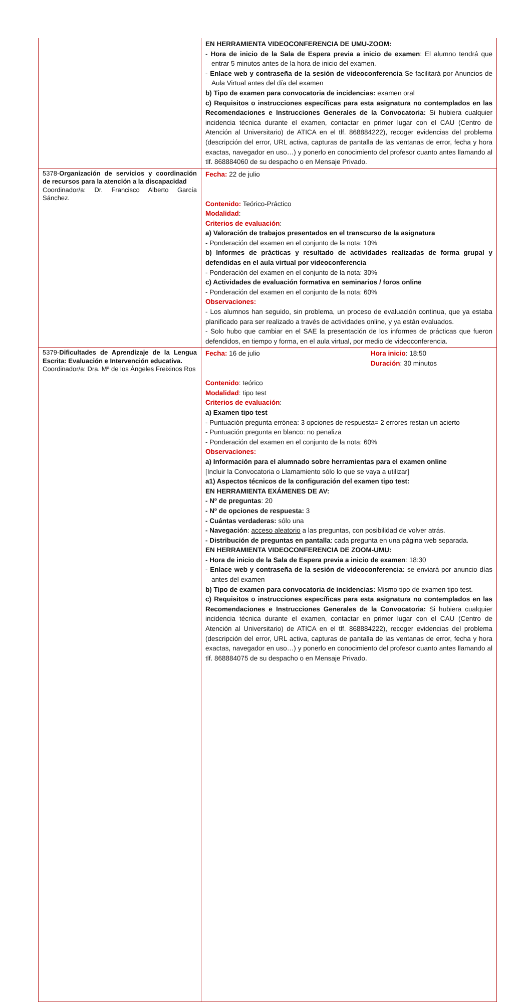| | EN HERRAMIENTA VIDEOCONFERENCIA DE UMU-ZOOM: - Hora de inicio de la Sala de Espera previa a inicio de examen : El alumno tendrá que entrar 5 minutos antes de la hora de inicio del examen. - Enlace web y contraseña de la sesión de videoconferencia Se facilitará por Anuncios de Aula Virtual antes del día del examen b) Tipo de examen para convocatoria de incidencias: examen oral c) Requisitos o instrucciones específicas para esta asignatura no contemplados en las Recomendaciones e Instrucciones Generales de la Convocatoria: Si hubiera cualquier incidencia técnica durante el examen, contactar en primer lugar con el CAU (Centro de Atención al Universitario) de ATICA en el tlf. 868884222), recoger evidencias del problema (descripción del error, URL activa, capturas de pantalla de las ventanas de error, fecha y hora exactas, navegador en uso…) y ponerlo en conocimiento del profesor cuanto antes llamando al tlf. 868884060 de su despacho o en Mensaje Privado. |
| 5378- Organización de servicios y coordinación de recursos para la atención a la discapacidad Coordinador/a: Dr. Francisco Alberto García Sánchez. | Fecha: 22 de julio Contenido: Teórico-Práctico Modalidad : Criterios de evaluación : a) Valoración de trabajos presentados en el transcurso de la asignatura - Ponderación del examen en el conjunto de la nota: 10% b) Informes de prácticas y resultado de actividades realizadas de forma grupal y defendidas en el aula virtual por videoconferencia - Ponderación del examen en el conjunto de la nota: 30% c) Actividades de evaluación formativa en seminarios / foros online - Ponderación del examen en el conjunto de la nota: 60% Observaciones: - Los alumnos han seguido, sin problema, un proceso de evaluación continua, que ya estaba planificado para ser realizado a través de actividades online, y ya están evaluados. - Solo hubo que cambiar en el SAE la presentación de los informes de prácticas que fueron defendidos, en tiempo y forma, en el aula virtual, por medio de videoconferencia. |
| 5379- Dificultades de Aprendizaje de la Lengua Escrita: Evaluación e Intervención educativa. Coordinador/a: Dra. Mª de los Ángeles Freixinos Ros | Fecha: 16 de julio Hora inicio : 18:50 Duración : 30 minutos Contenido : teórico Modalidad : tipo test Criterios de evaluación : a) Examen tipo test - Puntuación pregunta errónea: 3 opciones de respuesta= 2 errores restan un acierto - Puntuación pregunta en blanco: no penaliza - Ponderación del examen en el conjunto de la nota: 60% Observaciones: a) Información para el alumnado sobre herramientas para el examen online [Incluir la Convocatoria o Llamamiento sólo lo que se vaya a utilizar] a1) Aspectos técnicos de la configuración del examen tipo test: EN HERRAMIENTA EXÁMENES DE AV: - Nº de preguntas : 20 - Nº de opciones de respuesta: 3 - Cuántas verdaderas: sólo una - Navegación : acceso aleatorio a las preguntas, con posibilidad de volver atrás. - Distribución de preguntas en pantalla : cada pregunta en una página web separada. EN HERRAMIENTA VIDEOCONFERENCIA DE ZOOM-UMU: - Hora de inicio de la Sala de Espera previa a inicio de examen : 18:30 - Enlace web y contraseña de la sesión de videoconferencia: se enviará por anuncio días antes del examen b) Tipo de examen para convocatoria de incidencias: Mismo tipo de examen tipo test. c) Requisitos o instrucciones específicas para esta asignatura no contemplados en las Recomendaciones e Instrucciones Generales de la Convocatoria: Si hubiera cualquier incidencia técnica durante el examen, contactar en primer lugar con el CAU (Centro de Atención al Universitario) de ATICA en el tlf. 868884222), recoger evidencias del problema (descripción del error, URL activa, capturas de pantalla de las ventanas de error, fecha y hora exactas, navegador en uso…) y ponerlo en conocimiento del profesor cuanto antes llamando al tlf. 868884075 de su despacho o en Mensaje Privado. |